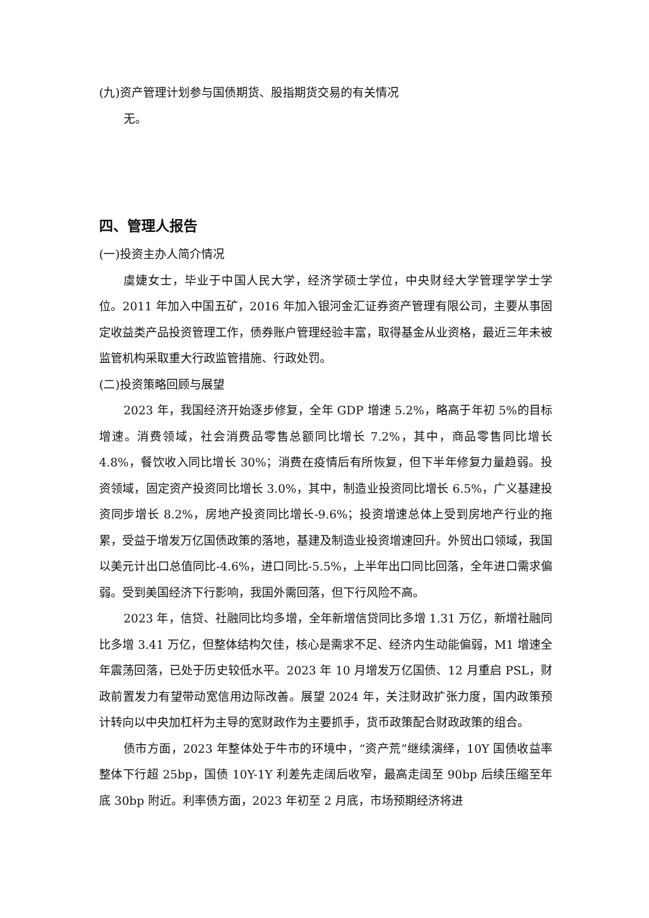(九)资产管理计划参与国债期货、股指期货交易的有关情况
无。
四、管理人报告
(一)投资主办人简介情况
虞婕女士，毕业于中国人民大学，经济学硕士学位，中央财经大学管理学学士学位。2011 年加入中国五矿，2016 年加入银河金汇证券资产管理有限公司，主要从事固定收益类产品投资管理工作，债券账户管理经验丰富，取得基金从业资格，最近三年未被监管机构采取重大行政监管措施、行政处罚。
(二)投资策略回顾与展望
2023 年，我国经济开始逐步修复，全年 GDP 增速 5.2%，略高于年初 5%的目标增速。消费领域，社会消费品零售总额同比增长 7.2%，其中，商品零售同比增长 4.8%，餐饮收入同比增长 30%；消费在疫情后有所恢复，但下半年修复力量趋弱。投资领域，固定资产投资同比增长 3.0%，其中，制造业投资同比增长 6.5%，广义基建投资同步增长 8.2%，房地产投资同比增长-9.6%；投资增速总体上受到房地产行业的拖累，受益于增发万亿国债政策的落地，基建及制造业投资增速回升。外贸出口领域，我国以美元计出口总值同比-4.6%，进口同比-5.5%，上半年出口同比回落，全年进口需求偏弱。受到美国经济下行影响，我国外需回落，但下行风险不高。
2023 年，信贷、社融同比均多增，全年新增信贷同比多增 1.31 万亿，新增社融同比多增 3.41 万亿，但整体结构欠佳，核心是需求不足、经济内生动能偏弱，M1 增速全年震荡回落，已处于历史较低水平。2023 年 10 月增发万亿国债、12 月重启 PSL，财政前置发力有望带动宽信用边际改善。展望 2024 年，关注财政扩张力度，国内政策预计转向以中央加杠杆为主导的宽财政作为主要抓手，货币政策配合财政政策的组合。
债市方面，2023 年整体处于牛市的环境中，“资产荒”继续演绎，10Y 国债收益率整体下行超 25bp，国债 10Y-1Y 利差先走阔后收窄，最高走阔至 90bp 后续压缩至年底 30bp 附近。利率债方面，2023 年初至 2 月底，市场预期经济将进